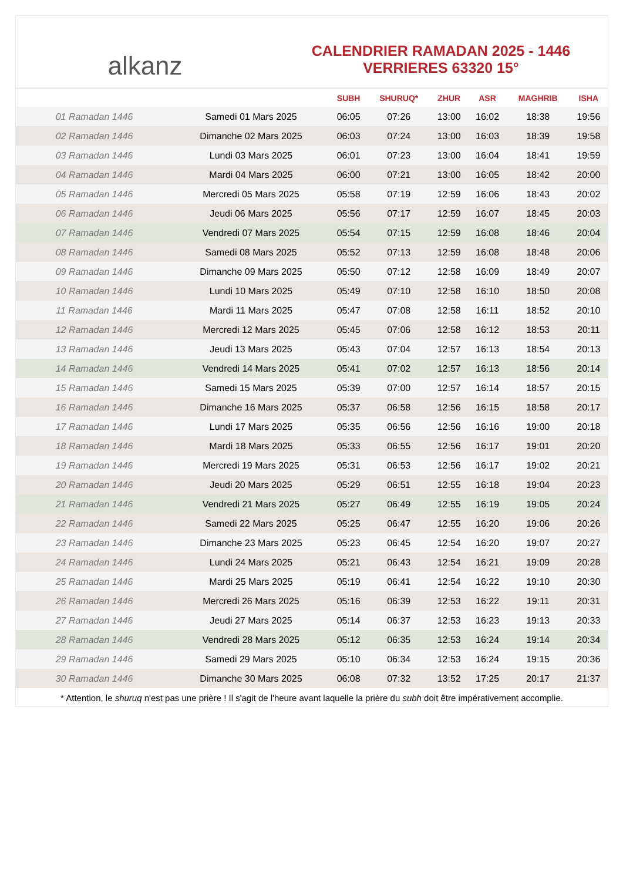alkanz
CALENDRIER RAMADAN 2025 - 1446
VERRIERES 63320 15°
| | | SUBH | SHURUQ* | ZHUR | ASR | MAGHRIB | ISHA |
| --- | --- | --- | --- | --- | --- | --- | --- |
| 01 Ramadan 1446 | Samedi 01 Mars 2025 | 06:05 | 07:26 | 13:00 | 16:02 | 18:38 | 19:56 |
| 02 Ramadan 1446 | Dimanche 02 Mars 2025 | 06:03 | 07:24 | 13:00 | 16:03 | 18:39 | 19:58 |
| 03 Ramadan 1446 | Lundi 03 Mars 2025 | 06:01 | 07:23 | 13:00 | 16:04 | 18:41 | 19:59 |
| 04 Ramadan 1446 | Mardi 04 Mars 2025 | 06:00 | 07:21 | 13:00 | 16:05 | 18:42 | 20:00 |
| 05 Ramadan 1446 | Mercredi 05 Mars 2025 | 05:58 | 07:19 | 12:59 | 16:06 | 18:43 | 20:02 |
| 06 Ramadan 1446 | Jeudi 06 Mars 2025 | 05:56 | 07:17 | 12:59 | 16:07 | 18:45 | 20:03 |
| 07 Ramadan 1446 | Vendredi 07 Mars 2025 | 05:54 | 07:15 | 12:59 | 16:08 | 18:46 | 20:04 |
| 08 Ramadan 1446 | Samedi 08 Mars 2025 | 05:52 | 07:13 | 12:59 | 16:08 | 18:48 | 20:06 |
| 09 Ramadan 1446 | Dimanche 09 Mars 2025 | 05:50 | 07:12 | 12:58 | 16:09 | 18:49 | 20:07 |
| 10 Ramadan 1446 | Lundi 10 Mars 2025 | 05:49 | 07:10 | 12:58 | 16:10 | 18:50 | 20:08 |
| 11 Ramadan 1446 | Mardi 11 Mars 2025 | 05:47 | 07:08 | 12:58 | 16:11 | 18:52 | 20:10 |
| 12 Ramadan 1446 | Mercredi 12 Mars 2025 | 05:45 | 07:06 | 12:58 | 16:12 | 18:53 | 20:11 |
| 13 Ramadan 1446 | Jeudi 13 Mars 2025 | 05:43 | 07:04 | 12:57 | 16:13 | 18:54 | 20:13 |
| 14 Ramadan 1446 | Vendredi 14 Mars 2025 | 05:41 | 07:02 | 12:57 | 16:13 | 18:56 | 20:14 |
| 15 Ramadan 1446 | Samedi 15 Mars 2025 | 05:39 | 07:00 | 12:57 | 16:14 | 18:57 | 20:15 |
| 16 Ramadan 1446 | Dimanche 16 Mars 2025 | 05:37 | 06:58 | 12:56 | 16:15 | 18:58 | 20:17 |
| 17 Ramadan 1446 | Lundi 17 Mars 2025 | 05:35 | 06:56 | 12:56 | 16:16 | 19:00 | 20:18 |
| 18 Ramadan 1446 | Mardi 18 Mars 2025 | 05:33 | 06:55 | 12:56 | 16:17 | 19:01 | 20:20 |
| 19 Ramadan 1446 | Mercredi 19 Mars 2025 | 05:31 | 06:53 | 12:56 | 16:17 | 19:02 | 20:21 |
| 20 Ramadan 1446 | Jeudi 20 Mars 2025 | 05:29 | 06:51 | 12:55 | 16:18 | 19:04 | 20:23 |
| 21 Ramadan 1446 | Vendredi 21 Mars 2025 | 05:27 | 06:49 | 12:55 | 16:19 | 19:05 | 20:24 |
| 22 Ramadan 1446 | Samedi 22 Mars 2025 | 05:25 | 06:47 | 12:55 | 16:20 | 19:06 | 20:26 |
| 23 Ramadan 1446 | Dimanche 23 Mars 2025 | 05:23 | 06:45 | 12:54 | 16:20 | 19:07 | 20:27 |
| 24 Ramadan 1446 | Lundi 24 Mars 2025 | 05:21 | 06:43 | 12:54 | 16:21 | 19:09 | 20:28 |
| 25 Ramadan 1446 | Mardi 25 Mars 2025 | 05:19 | 06:41 | 12:54 | 16:22 | 19:10 | 20:30 |
| 26 Ramadan 1446 | Mercredi 26 Mars 2025 | 05:16 | 06:39 | 12:53 | 16:22 | 19:11 | 20:31 |
| 27 Ramadan 1446 | Jeudi 27 Mars 2025 | 05:14 | 06:37 | 12:53 | 16:23 | 19:13 | 20:33 |
| 28 Ramadan 1446 | Vendredi 28 Mars 2025 | 05:12 | 06:35 | 12:53 | 16:24 | 19:14 | 20:34 |
| 29 Ramadan 1446 | Samedi 29 Mars 2025 | 05:10 | 06:34 | 12:53 | 16:24 | 19:15 | 20:36 |
| 30 Ramadan 1446 | Dimanche 30 Mars 2025 | 06:08 | 07:32 | 13:52 | 17:25 | 20:17 | 21:37 |
* Attention, le shuruq n'est pas une prière ! Il s'agit de l'heure avant laquelle la prière du subh doit être impérativement accomplie.